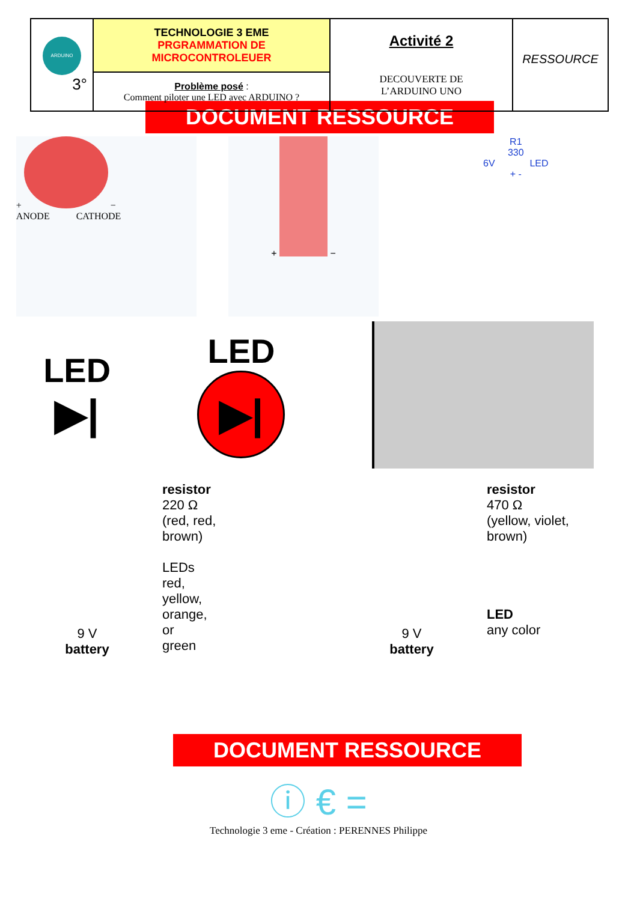| ARDUINO 3° | TECHNOLOGIE 3 EME PRGRAMMATION DE MICROCONTROLEUER | Activité 2 DECOUVERTE DE L’ARDUINO UNO | RESSOURCE |
| | Problème posé : Comment piloter une LED avec ARDUINO ? | | |
DOCUMENT RESSOURCE
+ −
ANODE CATHODE
+ −
R1
330
6V LED
+ -
LED
▶|
LED
▶|
9 V
battery
resistor
220 Ω
(red, red,
brown)
LEDs
red,
yellow,
orange,
or
green
9 V
battery
resistor
470 Ω
(yellow, violet,
brown)
LED
any color
DOCUMENT RESSOURCE
ⓘ € =
Technologie 3 eme - Création : PERENNES Philippe